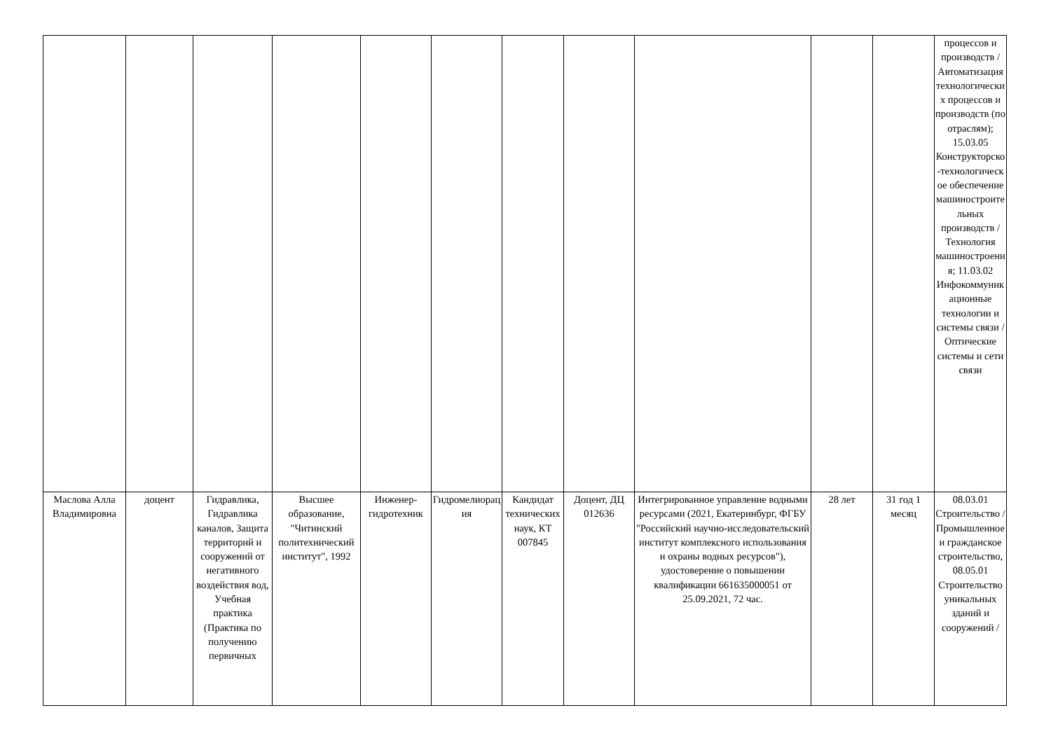| | | | | | | | | | | | процессов и производств / Автоматизация технологических процессов и производств (по отраслям); 15.03.05 Конструкторско-технологическое обеспечение машиностроительных производств / Технология машиностроения; 11.03.02 Инфокоммуникационные технологии и системы связи / Оптические системы и сети связи |
| Маслова Алла Владимировна | доцент | Гидравлика, Гидравлика каналов, Защита территорий и сооружений от негативного воздействия вод, Учебная практика (Практика по получению первичных | Высшее образование, "Читинский политехнический институт", 1992 | Инженер-гидротехник | Гидромелиорация | Кандидат технических наук, КТ 007845 | Доцент, ДЦ 012636 | Интегрированное управление водными ресурсами (2021, Екатеринбург, ФГБУ "Российский научно-исследовательский институт комплексного использования и охраны водных ресурсов"), удостоверение о повышении квалификации 661635000051 от 25.09.2021, 72 час. | 28 лет | 31 год 1 месяц | 08.03.01 Строительство / Промышленное и гражданское строительство, 08.05.01 Строительство уникальных зданий и сооружений / |